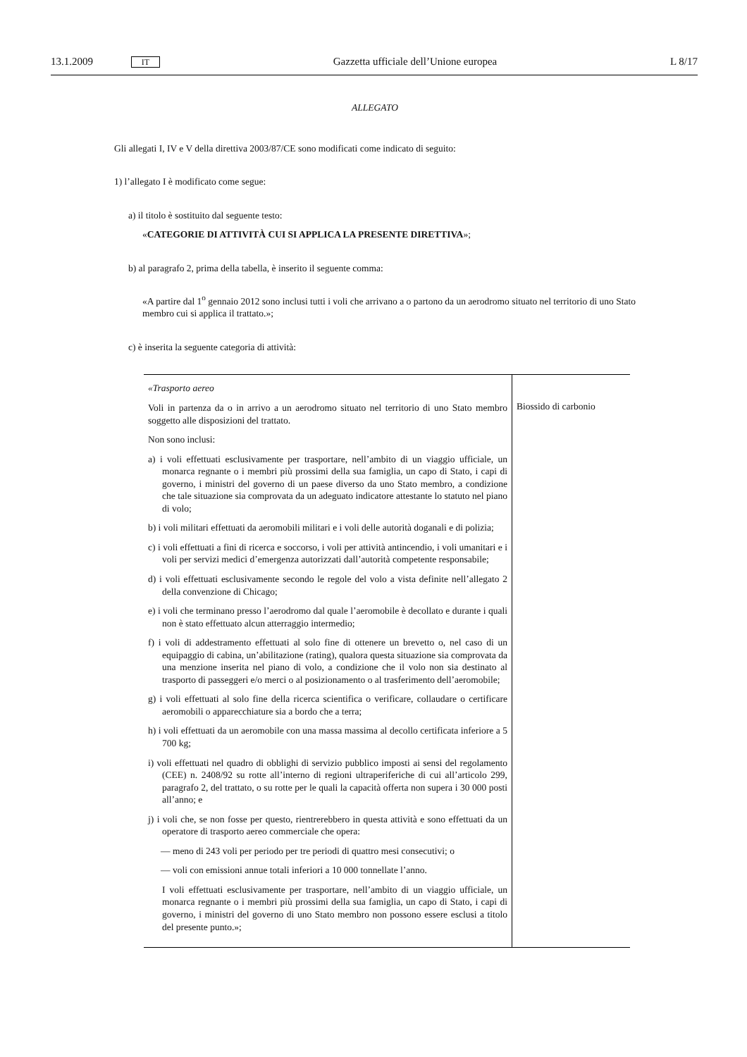13.1.2009 IT Gazzetta ufficiale dell’Unione europea L 8/17
ALLEGATO
Gli allegati I, IV e V della direttiva 2003/87/CE sono modificati come indicato di seguito:
1) l’allegato I è modificato come segue:
a) il titolo è sostituito dal seguente testo:
«CATEGORIE DI ATTIVITÀ CUI SI APPLICA LA PRESENTE DIRETTIVA»;
b) al paragrafo 2, prima della tabella, è inserito il seguente comma:
«A partire dal 1<sup>o</sup> gennaio 2012 sono inclusi tutti i voli che arrivano a o partono da un aerodromo situato nel territorio di uno Stato membro cui si applica il trattato.»;
c) è inserita la seguente categoria di attività:
| «Trasporto aereo Voli in partenza da o in arrivo a un aerodromo situato nel territorio di uno Stato membro soggetto alle disposizioni del trattato. Non sono inclusi: a) i voli effettuati esclusivamente per trasportare, nell’ambito di un viaggio ufficiale, un monarca regnante o i membri più prossimi della sua famiglia, un capo di Stato, i capi di governo, i ministri del governo di un paese diverso da uno Stato membro, a condizione che tale situazione sia comprovata da un adeguato indicatore attestante lo statuto nel piano di volo; b) i voli militari effettuati da aeromobili militari e i voli delle autorità doganali e di polizia; c) i voli effettuati a fini di ricerca e soccorso, i voli per attività antincendio, i voli umanitari e i voli per servizi medici d’emergenza autorizzati dall’autorità competente responsabile; d) i voli effettuati esclusivamente secondo le regole del volo a vista definite nell’allegato 2 della convenzione di Chicago; e) i voli che terminano presso l’aerodromo dal quale l’aeromobile è decollato e durante i quali non è stato effettuato alcun atterraggio intermedio; f) i voli di addestramento effettuati al solo fine di ottenere un brevetto o, nel caso di un equipaggio di cabina, un’abilitazione (rating), qualora questa situazione sia comprovata da una menzione inserita nel piano di volo, a condizione che il volo non sia destinato al trasporto di passeggeri e/o merci o al posizionamento o al trasferimento dell’aeromobile; g) i voli effettuati al solo fine della ricerca scientifica o verificare, collaudare o certificare aeromobili o apparecchiature sia a bordo che a terra; h) i voli effettuati da un aeromobile con una massa massima al decollo certificata inferiore a 5 700 kg; i) voli effettuati nel quadro di obblighi di servizio pubblico imposti ai sensi del regolamento (CEE) n. 2408/92 su rotte all’interno di regioni ultraperiferiche di cui all’articolo 299, paragrafo 2, del trattato, o su rotte per le quali la capacità offerta non supera i 30 000 posti all’anno; e j) i voli che, se non fosse per questo, rientrerebbero in questa attività e sono effettuati da un operatore di trasporto aereo commerciale che opera: — meno di 243 voli per periodo per tre periodi di quattro mesi consecutivi; o — voli con emissioni annue totali inferiori a 10 000 tonnellate l’anno. I voli effettuati esclusivamente per trasportare, nell’ambito di un viaggio ufficiale, un monarca regnante o i membri più prossimi della sua famiglia, un capo di Stato, i capi di governo, i ministri del governo di uno Stato membro non possono essere esclusi a titolo del presente punto.»; | Biossido di carbonio |